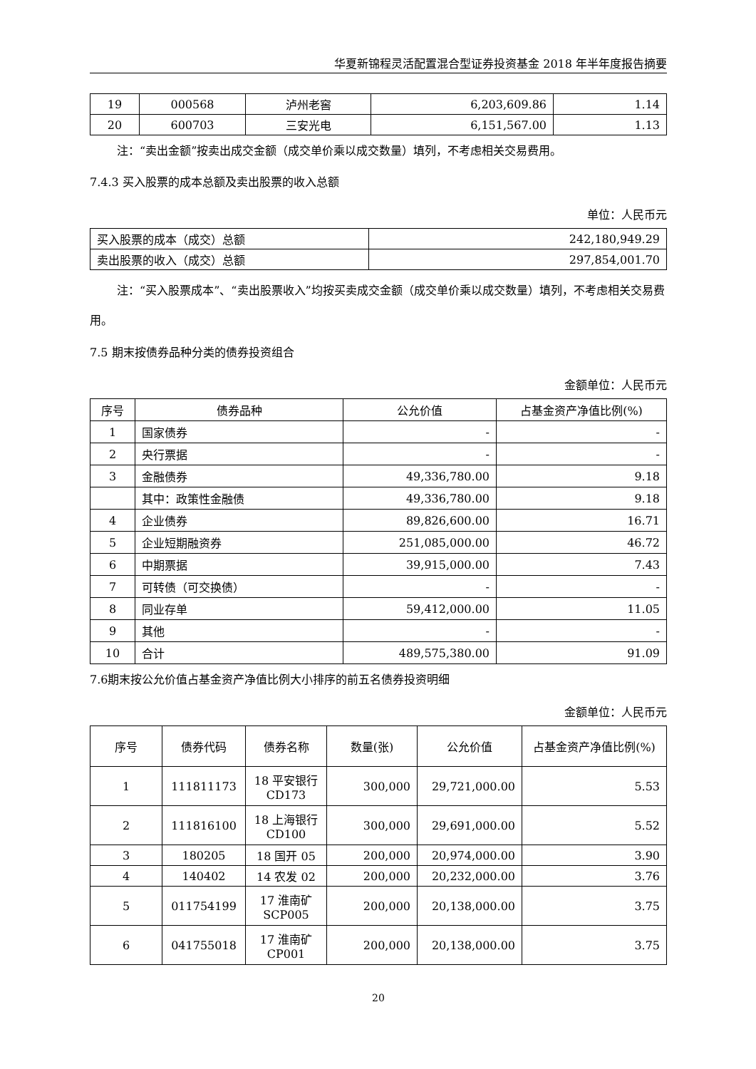华夏新锦程灵活配置混合型证券投资基金 2018 年半年度报告摘要
| 19 | 000568 | 泸州老窖 | 6,203,609.86 | 1.14 |
| 20 | 600703 | 三安光电 | 6,151,567.00 | 1.13 |
注：“卖出金额”按卖出成交金额（成交单价乘以成交数量）填列，不考虑相关交易费用。
7.4.3 买入股票的成本总额及卖出股票的收入总额
单位：人民币元
| 买入股票的成本（成交）总额 | 242,180,949.29 |
| 卖出股票的收入（成交）总额 | 297,854,001.70 |
注：“买入股票成本”、“卖出股票收入”均按买卖成交金额（成交单价乘以成交数量）填列，不考虑相关交易费用。
7.5 期末按债券品种分类的债券投资组合
金额单位：人民币元
| 序号 | 债券品种 | 公允价值 | 占基金资产净值比例(%) |
| --- | --- | --- | --- |
| 1 | 国家债券 | - | - |
| 2 | 央行票据 | - | - |
| 3 | 金融债券 | 49,336,780.00 | 9.18 |
| | 其中：政策性金融债 | 49,336,780.00 | 9.18 |
| 4 | 企业债券 | 89,826,600.00 | 16.71 |
| 5 | 企业短期融资券 | 251,085,000.00 | 46.72 |
| 6 | 中期票据 | 39,915,000.00 | 7.43 |
| 7 | 可转债（可交换债） | - | - |
| 8 | 同业存单 | 59,412,000.00 | 11.05 |
| 9 | 其他 | - | - |
| 10 | 合计 | 489,575,380.00 | 91.09 |
7.6期末按公允价值占基金资产净值比例大小排序的前五名债券投资明细
金额单位：人民币元
| 序号 | 债券代码 | 债券名称 | 数量(张) | 公允价值 | 占基金资产净值比例(%) |
| --- | --- | --- | --- | --- | --- |
| 1 | 111811173 | 18 平安银行 CD173 | 300,000 | 29,721,000.00 | 5.53 |
| 2 | 111816100 | 18 上海银行 CD100 | 300,000 | 29,691,000.00 | 5.52 |
| 3 | 180205 | 18 国开 05 | 200,000 | 20,974,000.00 | 3.90 |
| 4 | 140402 | 14 农发 02 | 200,000 | 20,232,000.00 | 3.76 |
| 5 | 011754199 | 17 淮南矿 SCP005 | 200,000 | 20,138,000.00 | 3.75 |
| 6 | 041755018 | 17 淮南矿 CP001 | 200,000 | 20,138,000.00 | 3.75 |
20